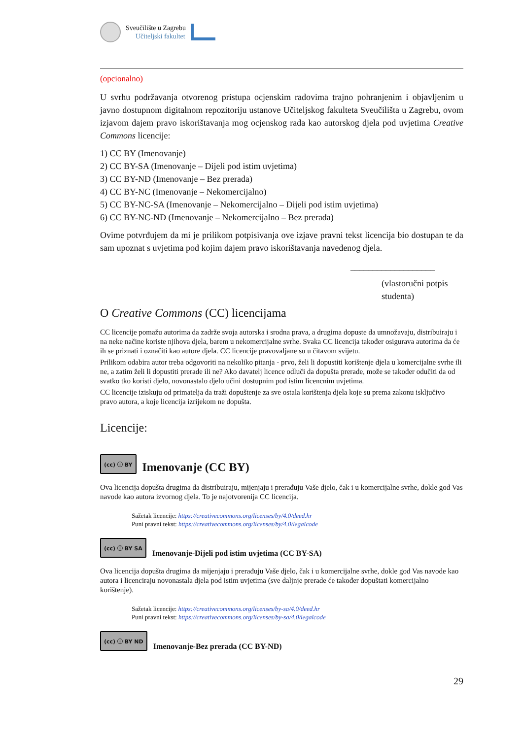Sveučilište u Zagrebu
Učiteljski fakultet
(opcionalno)
U svrhu podržavanja otvorenog pristupa ocjenskim radovima trajno pohranjenim i objavljenim u javno dostupnom digitalnom repozitoriju ustanove Učiteljskog fakulteta Sveučilišta u Zagrebu, ovom izjavom dajem pravo iskorištavanja mog ocjenskog rada kao autorskog djela pod uvjetima Creative Commons licencije:
1) CC BY (Imenovanje)
2) CC BY-SA (Imenovanje – Dijeli pod istim uvjetima)
3) CC BY-ND (Imenovanje – Bez prerada)
4) CC BY-NC (Imenovanje – Nekomercijalno)
5) CC BY-NC-SA (Imenovanje – Nekomercijalno – Dijeli pod istim uvjetima)
6) CC BY-NC-ND (Imenovanje – Nekomercijalno – Bez prerada)
Ovime potvrđujem da mi je prilikom potpisivanja ove izjave pravni tekst licencija bio dostupan te da sam upoznat s uvjetima pod kojim dajem pravo iskorištavanja navedenog djela.
___________________
(vlastoručni potpis
studenta)
O Creative Commons (CC) licencijama
CC licencije pomažu autorima da zadrže svoja autorska i srodna prava, a drugima dopuste da umnožavaju, distribuiraju i na neke načine koriste njihova djela, barem u nekomercijalne svrhe. Svaka CC licencija također osigurava autorima da će ih se priznati i označiti kao autore djela. CC licencije pravovaljane su u čitavom svijetu.
Prilikom odabira autor treba odgovoriti na nekoliko pitanja - prvo, želi li dopustiti korištenje djela u komercijalne svrhe ili ne, a zatim želi li dopustiti prerade ili ne? Ako davatelj licence odluči da dopušta prerade, može se također odučiti da od svatko tko koristi djelo, novonastalo djelo učini dostupnim pod istim licencnim uvjetima.
CC licencije iziskuju od primatelja da traži dopuštenje za sve ostala korištenja djela koje su prema zakonu isključivo pravo autora, a koje licencija izrijekom ne dopušta.
Licencije:
(cc) ⓘ BY
Imenovanje (CC BY)
Ova licencija dopušta drugima da distribuiraju, mijenjaju i prerađuju Vaše djelo, čak i u komercijalne svrhe, dokle god Vas navode kao autora izvornog djela. To je najotvorenija CC licencija.
Sažetak licencije: https://creativecommons.org/licenses/by/4.0/deed.hr
Puni pravni tekst: https://creativecommons.org/licenses/by/4.0/legalcode
(cc) ⓘ BY SA
Imenovanje-Dijeli pod istim uvjetima (CC BY-SA)
Ova licencija dopušta drugima da mijenjaju i prerađuju Vaše djelo, čak i u komercijalne svrhe, dokle god Vas navode kao autora i licenciraju novonastala djela pod istim uvjetima (sve daljnje prerade će također dopuštati komercijalno korištenje).
Sažetak licencije: https://creativecommons.org/licenses/by-sa/4.0/deed.hr
Puni pravni tekst: https://creativecommons.org/licenses/by-sa/4.0/legalcode
(cc) ⓘ BY ND
Imenovanje-Bez prerada (CC BY-ND)
29